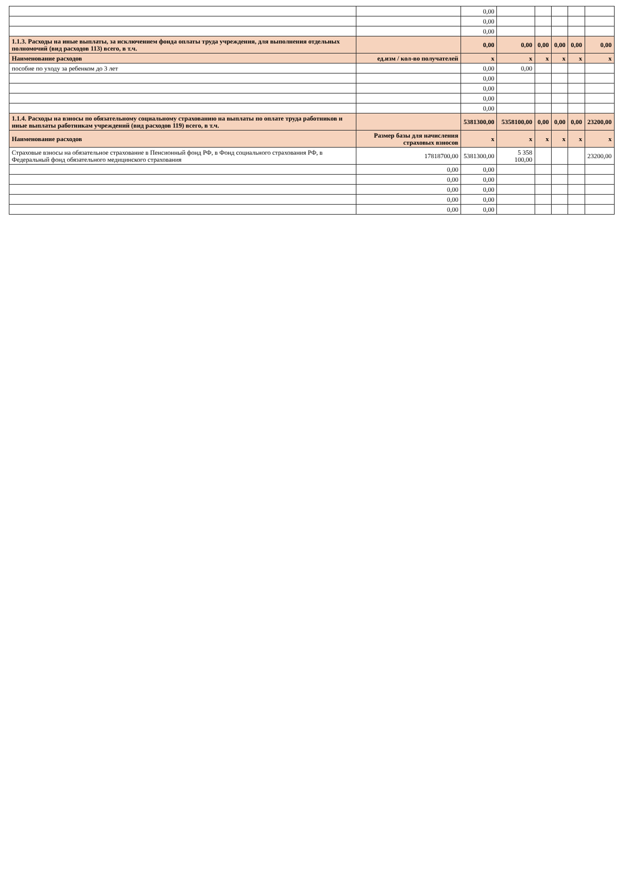| | | 0,00 | | | | | |
| | | 0,00 | | | | | |
| | | 0,00 | | | | | |
| 1.1.3. Расходы на иные выплаты, за исключением фонда оплаты труда учреждения, для выполнения отдельных полномочий (вид расходов 113) всего, в т.ч. | | 0,00 | 0,00 | 0,00 | 0,00 | 0,00 | 0,00 |
| Наименование расходов | ед.изм / кол-во получателей | x | x | x | x | x | x |
| пособие по уходу за ребенком до 3 лет | | 0,00 | 0,00 | | | | |
| | | 0,00 | | | | | |
| | | 0,00 | | | | | |
| | | 0,00 | | | | | |
| | | 0,00 | | | | | |
| 1.1.4. Расходы на взносы по обязательному социальному страхованию на выплаты по оплате труда работников и иные выплаты работникам учреждений (вид расходов 119) всего, в т.ч. | | 5381300,00 | 5358100,00 | 0,00 | 0,00 | 0,00 | 23200,00 |
| Наименование расходов | Размер базы для начисления страховых взносов | x | x | x | x | x | x |
| Страховые взносы на обязательное страхование в Пенсионный фонд РФ, в Фонд социального страхования РФ, в Федеральный фонд обязательного медицинского страхования | 17818700,00 | 5381300,00 | 5 358 100,00 | | | | 23200,00 |
| | 0,00 | 0,00 | | | | | |
| | 0,00 | 0,00 | | | | | |
| | 0,00 | 0,00 | | | | | |
| | 0,00 | 0,00 | | | | | |
| | 0,00 | 0,00 | | | | | |